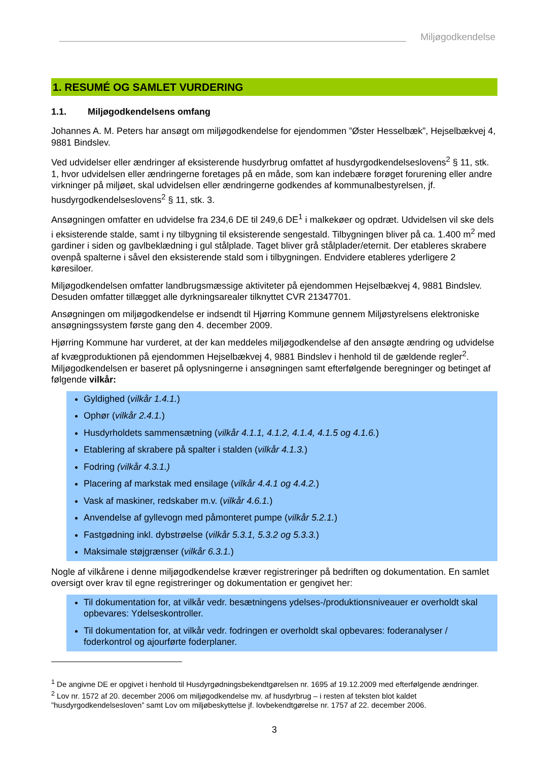Miljøgodkendelse
1. RESUMÉ OG SAMLET VURDERING
1.1. Miljøgodkendelsens omfang
Johannes A. M. Peters har ansøgt om miljøgodkendelse for ejendommen ”Øster Hesselbæk”, Hejselbækvej 4, 9881 Bindslev.
Ved udvidelser eller ændringer af eksisterende husdyrbrug omfattet af husdyrgodkendelseslovens<sup>2</sup> § 11, stk. 1, hvor udvidelsen eller ændringerne foretages på en måde, som kan indebære forøget forurening eller andre virkninger på miljøet, skal udvidelsen eller ændringerne godkendes af kommunalbestyrelsen, jf. husdyrgodkendelseslovens<sup>2</sup> § 11, stk. 3.
Ansøgningen omfatter en udvidelse fra 234,6 DE til 249,6 DE<sup>1</sup> i malkekøer og opdræt. Udvidelsen vil ske dels i eksisterende stalde, samt i ny tilbygning til eksisterende sengestald. Tilbygningen bliver på ca. 1.400 m<sup>2</sup> med gardiner i siden og gavlbeklædning i gul stålplade. Taget bliver grå stålplader/eternit. Der etableres skrabere ovenpå spalterne i såvel den eksisterende stald som i tilbygningen. Endvidere etableres yderligere 2 køresiloer.
Miljøgodkendelsen omfatter landbrugsmæssige aktiviteter på ejendommen Hejselbækvej 4, 9881 Bindslev. Desuden omfatter tillægget alle dyrkningsarealer tilknyttet CVR 21347701.
Ansøgningen om miljøgodkendelse er indsendt til Hjørring Kommune gennem Miljøstyrelsens elektroniske ansøgningssystem første gang den 4. december 2009.
Hjørring Kommune har vurderet, at der kan meddeles miljøgodkendelse af den ansøgte ændring og udvidelse af kvægproduktionen på ejendommen Hejselbækvej 4, 9881 Bindslev i henhold til de gældende regler<sup>2</sup>. Miljøgodkendelsen er baseret på oplysningerne i ansøgningen samt efterfølgende beregninger og betinget af følgende vilkår:
Gyldighed (vilkår 1.4.1.)
Ophør (vilkår 2.4.1.)
Husdyrholdets sammensætning (vilkår 4.1.1, 4.1.2, 4.1.4, 4.1.5 og 4.1.6.)
Etablering af skrabere på spalter i stalden (vilkår 4.1.3.)
Fodring (vilkår 4.3.1.)
Placering af markstak med ensilage (vilkår 4.4.1 og 4.4.2.)
Vask af maskiner, redskaber m.v. (vilkår 4.6.1.)
Anvendelse af gyllevogn med påmonteret pumpe (vilkår 5.2.1.)
Fastgødning inkl. dybstrøelse (vilkår 5.3.1, 5.3.2 og 5.3.3.)
Maksimale støjgrænser (vilkår 6.3.1.)
Nogle af vilkårene i denne miljøgodkendelse kræver registreringer på bedriften og dokumentation. En samlet oversigt over krav til egne registreringer og dokumentation er gengivet her:
Til dokumentation for, at vilkår vedr. besætningens ydelses-/produktionsniveauer er overholdt skal opbevares: Ydelseskontroller.
Til dokumentation for, at vilkår vedr. fodringen er overholdt skal opbevares: foderanalyser / foderkontrol og ajourførte foderplaner.
<sup>1</sup> De angivne DE er opgivet i henhold til Husdyrgødningsbekendtgørelsen nr. 1695 af 19.12.2009 med efterfølgende ændringer.
<sup>2</sup> Lov nr. 1572 af 20. december 2006 om miljøgodkendelse mv. af husdyrbrug – i resten af teksten blot kaldet ”husdyrgodkendelsesloven” samt Lov om miljøbeskyttelse jf. lovbekendtgørelse nr. 1757 af 22. december 2006.
3